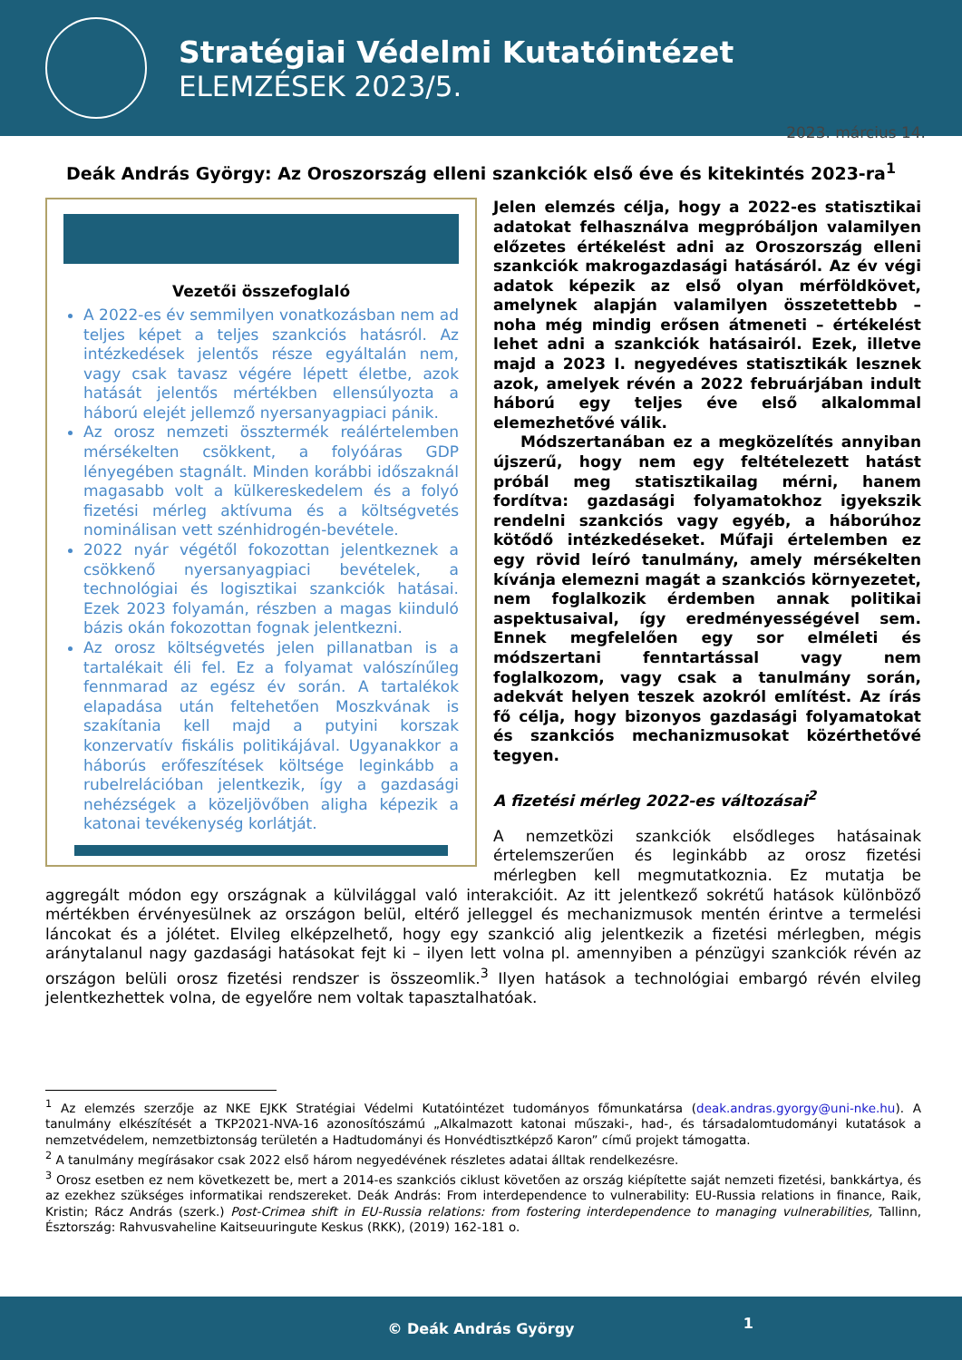Stratégiai Védelmi Kutatóintézet
ELEMZÉSEK 2023/5.
2023. március 14.
Deák András György: Az Oroszország elleni szankciók első éve és kitekintés 2023-ra<sup>1</sup>
Vezetői összefoglaló
A 2022-es év semmilyen vonatkozásban nem ad teljes képet a teljes szankciós hatásról. Az intézkedések jelentős része egyáltalán nem, vagy csak tavasz végére lépett életbe, azok hatását jelentős mértékben ellensúlyozta a háború elejét jellemző nyersanyagpiaci pánik.
Az orosz nemzeti össztermék reálértelemben mérsékelten csökkent, a folyóáras GDP lényegében stagnált. Minden korábbi időszaknál magasabb volt a külkereskedelem és a folyó fizetési mérleg aktívuma és a költségvetés nominálisan vett szénhidrogén-bevétele.
2022 nyár végétől fokozottan jelentkeznek a csökkenő nyersanyagpiaci bevételek, a technológiai és logisztikai szankciók hatásai. Ezek 2023 folyamán, részben a magas kiinduló bázis okán fokozottan fognak jelentkezni.
Az orosz költségvetés jelen pillanatban is a tartalékait éli fel. Ez a folyamat valószínűleg fennmarad az egész év során. A tartalékok elapadása után feltehetően Moszkvának is szakítania kell majd a putyini korszak konzervatív fiskális politikájával. Ugyanakkor a háborús erőfeszítések költsége leginkább a rubelrelációban jelentkezik, így a gazdasági nehézségek a közeljövőben aligha képezik a katonai tevékenység korlátját.
Jelen elemzés célja, hogy a 2022-es statisztikai adatokat felhasználva megpróbáljon valamilyen előzetes értékelést adni az Oroszország elleni szankciók makrogazdasági hatásáról. Az év végi adatok képezik az első olyan mérföldkövet, amelynek alapján valamilyen összetettebb – noha még mindig erősen átmeneti – értékelést lehet adni a szankciók hatásairól. Ezek, illetve majd a 2023 I. negyedéves statisztikák lesznek azok, amelyek révén a 2022 februárjában indult háború egy teljes éve első alkalommal elemezhetővé válik.
Módszertanában ez a megközelítés annyiban újszerű, hogy nem egy feltételezett hatást próbál meg statisztikailag mérni, hanem fordítva: gazdasági folyamatokhoz igyekszik rendelni szankciós vagy egyéb, a háborúhoz kötődő intézkedéseket. Műfaji értelemben ez egy rövid leíró tanulmány, amely mérsékelten kívánja elemezni magát a szankciós környezetet, nem foglalkozik érdemben annak politikai aspektusaival, így eredményességével sem. Ennek megfelelően egy sor elméleti és módszertani fenntartással vagy nem foglalkozom, vagy csak a tanulmány során, adekvát helyen teszek azokról említést. Az írás fő célja, hogy bizonyos gazdasági folyamatokat és szankciós mechanizmusokat közérthetővé tegyen.
A fizetési mérleg 2022-es változásai<sup>2</sup>
A nemzetközi szankciók elsődleges hatásainak értelemszerűen és leginkább az orosz fizetési mérlegben kell megmutatkoznia. Ez mutatja be aggregált módon egy országnak a külvilággal való interakcióit. Az itt jelentkező sokrétű hatások különböző mértékben érvényesülnek az országon belül, eltérő jelleggel és mechanizmusok mentén érintve a termelési láncokat és a jólétet. Elvileg elképzelhető, hogy egy szankció alig jelentkezik a fizetési mérlegben, mégis aránytalanul nagy gazdasági hatásokat fejt ki – ilyen lett volna pl. amennyiben a pénzügyi szankciók révén az országon belüli orosz fizetési rendszer is összeomlik.<sup>3</sup> Ilyen hatások a technológiai embargó révén elvileg jelentkezhettek volna, de egyelőre nem voltak tapasztalhatóak.
<sup>1</sup> Az elemzés szerzője az NKE EJKK Stratégiai Védelmi Kutatóintézet tudományos főmunkatársa (deak.andras.gyorgy@uni-nke.hu). A tanulmány elkészítését a TKP2021-NVA-16 azonosítószámú „Alkalmazott katonai műszaki-, had-, és társadalomtudományi kutatások a nemzetvédelem, nemzetbiztonság területén a Hadtudományi és Honvédtisztképző Karon” című projekt támogatta.
<sup>2</sup> A tanulmány megírásakor csak 2022 első három negyedévének részletes adatai álltak rendelkezésre.
<sup>3</sup> Orosz esetben ez nem következett be, mert a 2014-es szankciós ciklust követően az ország kiépítette saját nemzeti fizetési, bankkártya, és az ezekhez szükséges informatikai rendszereket. Deák András: From interdependence to vulnerability: EU-Russia relations in finance, Raik, Kristin; Rácz András (szerk.) Post-Crimea shift in EU-Russia relations: from fostering interdependence to managing vulnerabilities, Tallinn, Észtország: Rahvusvaheline Kaitseuuringute Keskus (RKK), (2019) 162-181 o.
© Deák András György
1